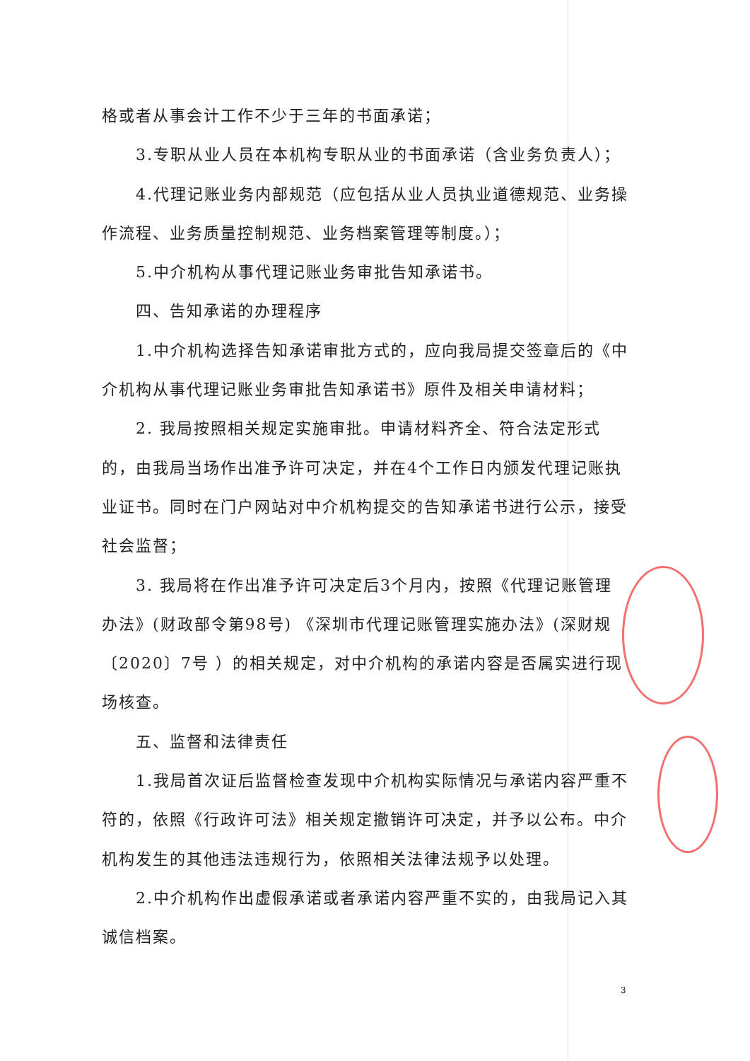格或者从事会计工作不少于三年的书面承诺；
3.专职从业人员在本机构专职从业的书面承诺（含业务负责人）；
4.代理记账业务内部规范（应包括从业人员执业道德规范、业务操作流程、业务质量控制规范、业务档案管理等制度。）；
5.中介机构从事代理记账业务审批告知承诺书。
四、告知承诺的办理程序
1.中介机构选择告知承诺审批方式的，应向我局提交签章后的《中介机构从事代理记账业务审批告知承诺书》原件及相关申请材料；
2. 我局按照相关规定实施审批。申请材料齐全、符合法定形式的，由我局当场作出准予许可决定，并在4个工作日内颁发代理记账执业证书。同时在门户网站对中介机构提交的告知承诺书进行公示，接受社会监督；
3. 我局将在作出准予许可决定后3个月内，按照《代理记账管理办法》(财政部令第98号) 《深圳市代理记账管理实施办法》(深财规〔2020〕7号 ）的相关规定，对中介机构的承诺内容是否属实进行现场核查。
五、监督和法律责任
1.我局首次证后监督检查发现中介机构实际情况与承诺内容严重不符的，依照《行政许可法》相关规定撤销许可决定，并予以公布。中介机构发生的其他违法违规行为，依照相关法律法规予以处理。
2.中介机构作出虚假承诺或者承诺内容严重不实的，由我局记入其诚信档案。
3